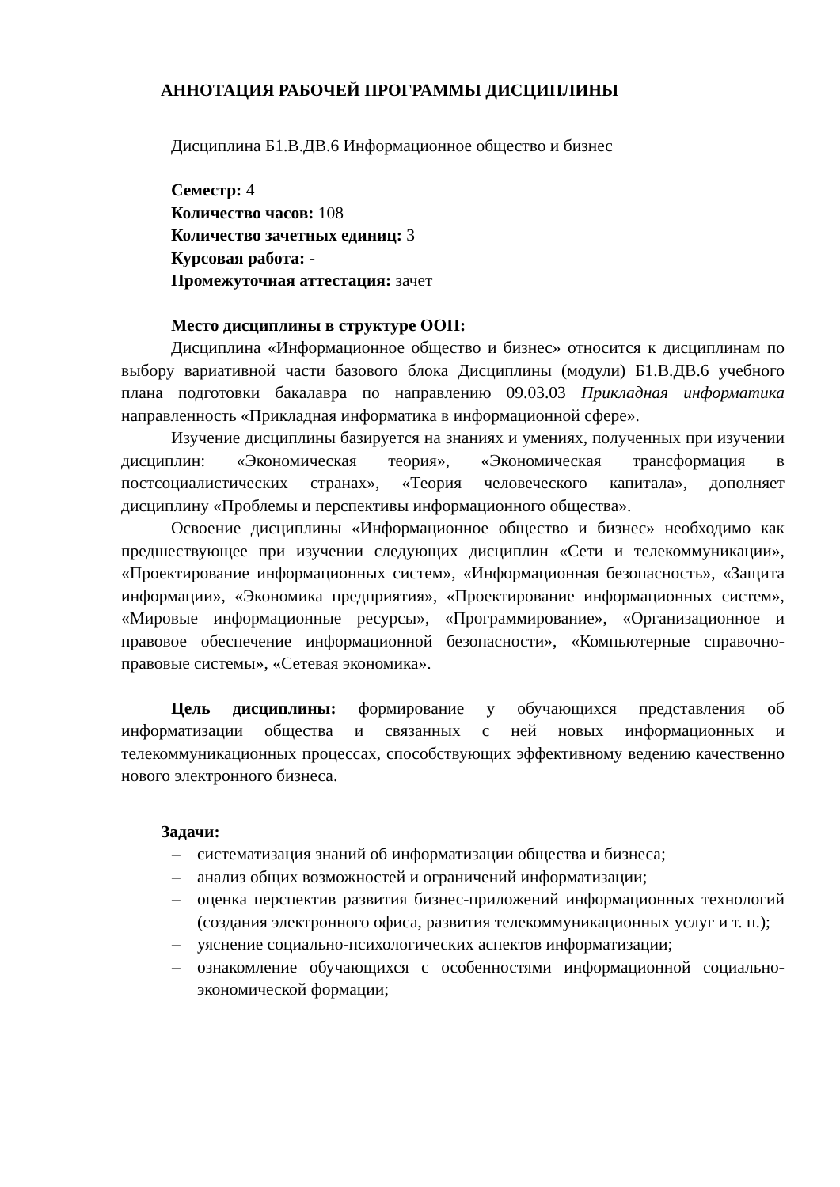АННОТАЦИЯ РАБОЧЕЙ ПРОГРАММЫ ДИСЦИПЛИНЫ
Дисциплина Б1.В.ДВ.6 Информационное общество и бизнес
Семестр: 4
Количество часов: 108
Количество зачетных единиц: 3
Курсовая работа: -
Промежуточная аттестация: зачет
Место дисциплины в структуре ООП:
Дисциплина «Информационное общество и бизнес» относится к дисциплинам по выбору вариативной части базового блока Дисциплины (модули) Б1.В.ДВ.6 учебного плана подготовки бакалавра по направлению 09.03.03 Прикладная информатика направленность «Прикладная информатика в информационной сфере».
Изучение дисциплины базируется на знаниях и умениях, полученных при изучении дисциплин: «Экономическая теория», «Экономическая трансформация в постсоциалистических странах», «Теория человеческого капитала», дополняет дисциплину «Проблемы и перспективы информационного общества».
Освоение дисциплины «Информационное общество и бизнес» необходимо как предшествующее при изучении следующих дисциплин «Сети и телекоммуникации», «Проектирование информационных систем», «Информационная безопасность», «Защита информации», «Экономика предприятия», «Проектирование информационных систем», «Мировые информационные ресурсы», «Программирование», «Организационное и правовое обеспечение информационной безопасности», «Компьютерные справочно-правовые системы», «Сетевая экономика».
Цель дисциплины: формирование у обучающихся представления об информатизации общества и связанных с ней новых информационных и телекоммуникационных процессах, способствующих эффективному ведению качественно нового электронного бизнеса.
Задачи:
– систематизация знаний об информатизации общества и бизнеса;
– анализ общих возможностей и ограничений информатизации;
– оценка перспектив развития бизнес-приложений информационных технологий (создания электронного офиса, развития телекоммуникационных услуг и т. п.);
– уяснение социально-психологических аспектов информатизации;
– ознакомление обучающихся с особенностями информационной социально-экономической формации;